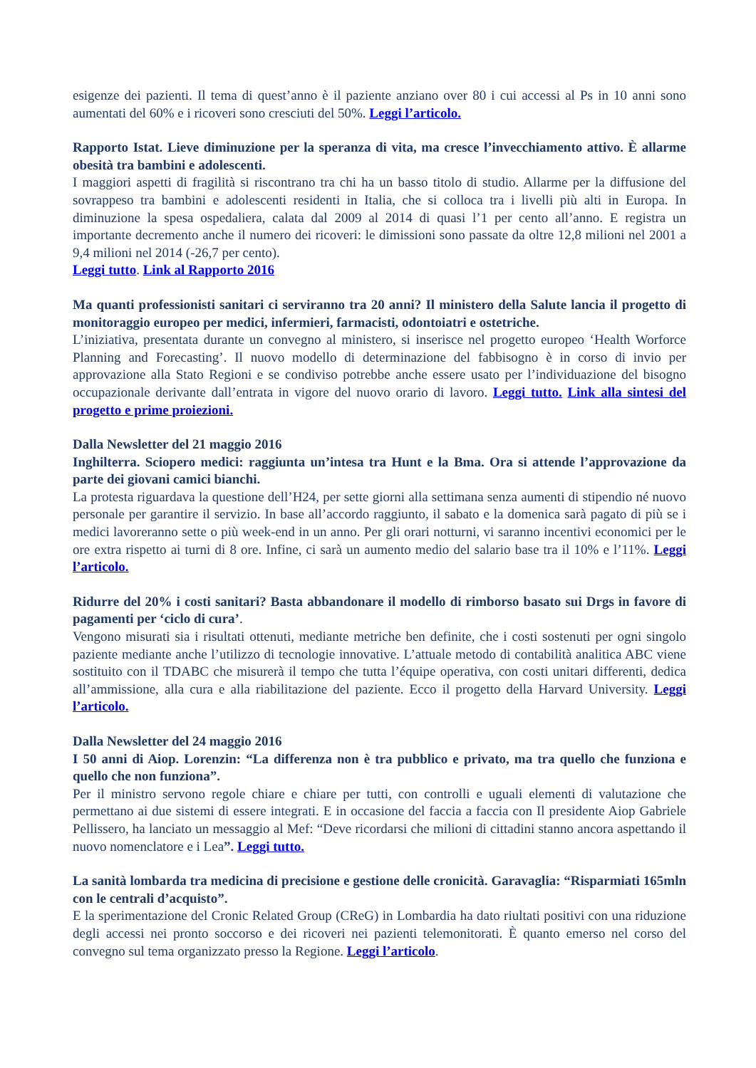esigenze dei pazienti. Il tema di quest’anno è il paziente anziano over 80 i cui accessi al Ps in 10 anni sono aumentati del 60% e i ricoveri sono cresciuti del 50%. Leggi l’articolo.
Rapporto Istat. Lieve diminuzione per la speranza di vita, ma cresce l’invecchiamento attivo. È allarme obesità tra bambini e adolescenti.
I maggiori aspetti di fragilità si riscontrano tra chi ha un basso titolo di studio. Allarme per la diffusione del sovrappeso tra bambini e adolescenti residenti in Italia, che si colloca tra i livelli più alti in Europa. In diminuzione la spesa ospedaliera, calata dal 2009 al 2014 di quasi l’1 per cento all’anno. E registra un importante decremento anche il numero dei ricoveri: le dimissioni sono passate da oltre 12,8 milioni nel 2001 a 9,4 milioni nel 2014 (-26,7 per cento).
Leggi tutto. Link al Rapporto 2016
Ma quanti professionisti sanitari ci serviranno tra 20 anni? Il ministero della Salute lancia il progetto di monitoraggio europeo per medici, infermieri, farmacisti, odontoiatri e ostetriche.
L’iniziativa, presentata durante un convegno al ministero, si inserisce nel progetto europeo ‘Health Worforce Planning and Forecasting’. Il nuovo modello di determinazione del fabbisogno è in corso di invio per approvazione alla Stato Regioni e se condiviso potrebbe anche essere usato per l’individuazione del bisogno occupazionale derivante dall’entrata in vigore del nuovo orario di lavoro. Leggi tutto. Link alla sintesi del progetto e prime proiezioni.
Dalla Newsletter del 21 maggio 2016
Inghilterra. Sciopero medici: raggiunta un’intesa tra Hunt e la Bma. Ora si attende l’approvazione da parte dei giovani camici bianchi.
La protesta riguardava la questione dell’H24, per sette giorni alla settimana senza aumenti di stipendio né nuovo personale per garantire il servizio. In base all’accordo raggiunto, il sabato e la domenica sarà pagato di più se i medici lavoreranno sette o più week-end in un anno. Per gli orari notturni, vi saranno incentivi economici per le ore extra rispetto ai turni di 8 ore. Infine, ci sarà un aumento medio del salario base tra il 10% e l’11%. Leggi l’articolo.
Ridurre del 20% i costi sanitari? Basta abbandonare il modello di rimborso basato sui Drgs in favore di pagamenti per ‘ciclo di cura’.
Vengono misurati sia i risultati ottenuti, mediante metriche ben definite, che i costi sostenuti per ogni singolo paziente mediante anche l’utilizzo di tecnologie innovative. L’attuale metodo di contabilità analitica ABC viene sostituito con il TDABC che misurerà il tempo che tutta l’équipe operativa, con costi unitari differenti, dedica all’ammissione, alla cura e alla riabilitazione del paziente. Ecco il progetto della Harvard University. Leggi l’articolo.
Dalla Newsletter del 24 maggio 2016
I 50 anni di Aiop. Lorenzin: “La differenza non è tra pubblico e privato, ma tra quello che funziona e quello che non funziona”.
Per il ministro servono regole chiare e chiare per tutti, con controlli e uguali elementi di valutazione che permettano ai due sistemi di essere integrati. E in occasione del faccia a faccia con Il presidente Aiop Gabriele Pellissero, ha lanciato un messaggio al Mef: “Deve ricordarsi che milioni di cittadini stanno ancora aspettando il nuovo nomenclatore e i Lea”. Leggi tutto.
La sanità lombarda tra medicina di precisione e gestione delle cronicità. Garavaglia: “Risparmiati 165mln con le centrali d’acquisto”.
E la sperimentazione del Cronic Related Group (CReG) in Lombardia ha dato riultati positivi con una riduzione degli accessi nei pronto soccorso e dei ricoveri nei pazienti telemonitorati. È quanto emerso nel corso del convegno sul tema organizzato presso la Regione. Leggi l’articolo.